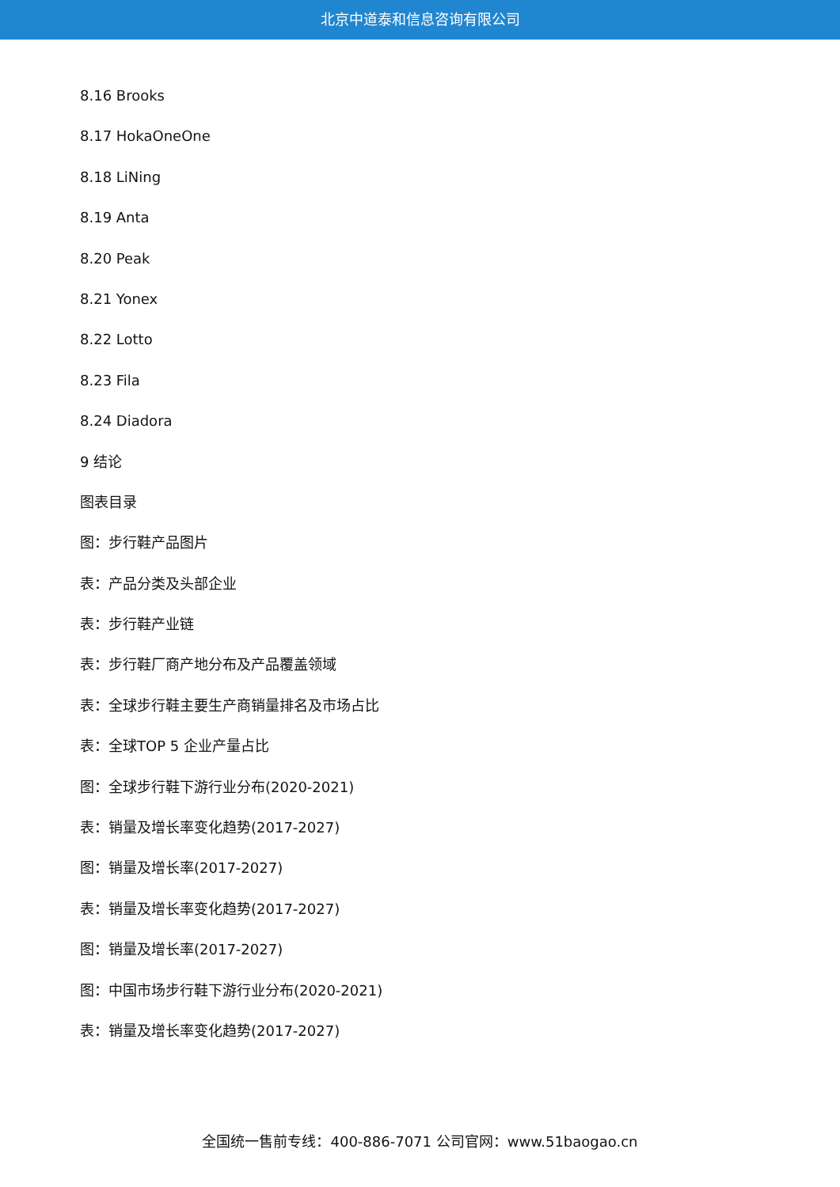北京中道泰和信息咨询有限公司
8.16 Brooks
8.17 HokaOneOne
8.18 LiNing
8.19 Anta
8.20 Peak
8.21 Yonex
8.22 Lotto
8.23 Fila
8.24 Diadora
9 结论
图表目录
图：步行鞋产品图片
表：产品分类及头部企业
表：步行鞋产业链
表：步行鞋厂商产地分布及产品覆盖领域
表：全球步行鞋主要生产商销量排名及市场占比
表：全球TOP 5 企业产量占比
图：全球步行鞋下游行业分布(2020-2021)
表：销量及增长率变化趋势(2017-2027)
图：销量及增长率(2017-2027)
表：销量及增长率变化趋势(2017-2027)
图：销量及增长率(2017-2027)
图：中国市场步行鞋下游行业分布(2020-2021)
表：销量及增长率变化趋势(2017-2027)
全国统一售前专线：400-886-7071 公司官网：www.51baogao.cn